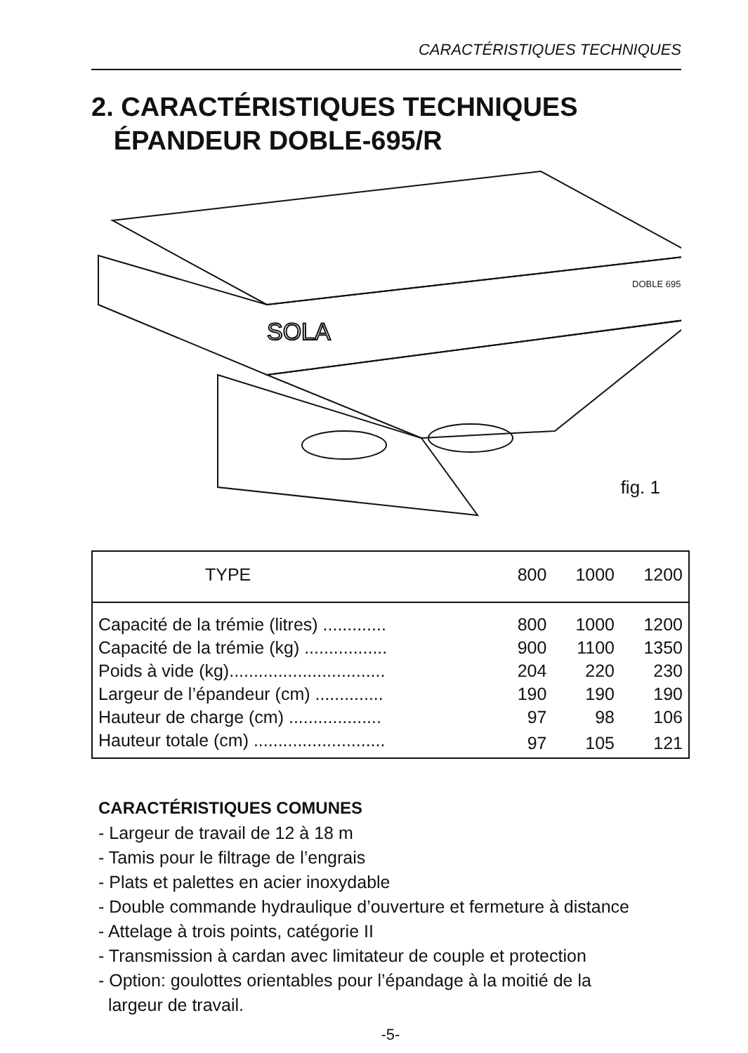CARACTÉRISTIQUES TECHNIQUES
2. CARACTÉRISTIQUES TECHNIQUES
ÉPANDEUR DOBLE-695/R
SOLA
DOBLE 695
fig. 1
| TYPE | 800 | 1000 | 1200 |
| --- | --- | --- | --- |
| Capacité de la trémie (litres) ............. | 800 | 1000 | 1200 |
| Capacité de la trémie (kg) ................. | 900 | 1100 | 1350 |
| Poids à vide (kg)................................ | 204 | 220 | 230 |
| Largeur de l’épandeur (cm) .............. | 190 | 190 | 190 |
| Hauteur de charge (cm) ................... | 97 | 98 | 106 |
| Hauteur totale (cm) ........................... | 97 | 105 | 121 |
CARACTÉRISTIQUES COMUNES
- Largeur de travail de 12 à 18 m
- Tamis pour le filtrage de l’engrais
- Plats et palettes en acier inoxydable
- Double commande hydraulique d’ouverture et fermeture à distance
- Attelage à trois points, catégorie II
- Transmission à cardan avec limitateur de couple et protection
- Option: goulottes orientables pour l’épandage à la moitié de la
largeur de travail.
-5-